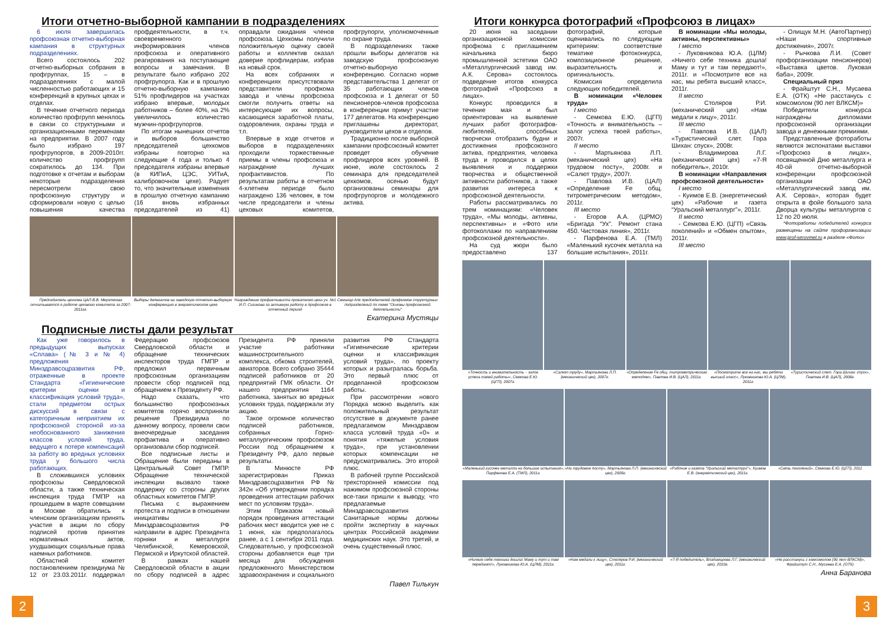Итоги отчетно-выборной кампании в подразделениях
6 июля завершилась профсоюзная отчетно-выборная кампания в структурных подразделениях.
Всего состоялось 202 отчетно-выборных собрания в профгруппах, 15 – в подразделениях с малой численностью работающих и 15 конференций в крупных цехах и отделах.
В течение отчетного периода количество профгрупп менялось в связи со структурными и организационными переменами на предприятии. В 2007 году было избрано 197 профгрупоргов, в 2009-2010гг. количество профгрупп сократилось до 134. При подготовке к отчетам и выборам некоторые подразделения пересмотрели свою профсоюзную структуру и сформировали новую с целью повышения качества профдеятельности, в т.ч. своевременного информирования членов профсоюза и оперативного реагирования на поступающие вопросы и замечания. В результате было избрано 202 профгрупорга. Как и в прошлую отчетно-выборную кампанию 51% профлидеров на участках избрано впервые, молодых работников – более 40%, на 2% увеличилось количество мужчин-профгрупоргов.
По итогам нынешних отчетов и выборов большинство председателей цехкомов избраны повторно на следующие 4 года и только 4 председателя избраны впервые (в КИПиА, ЦЭС, УИТиА, калибровочном цехе). Радует то, что значительные изменения в прошлую отчетную кампанию (16 вновь избранных председателей из 41) оправдали ожидания членов профсоюза. Цехкомы получили положительную оценку своей работы и коллектив оказал доверие профлидерам, избрав на новый срок.
На всех собраниях и конференциях присутствовали представители профкома завода и члены профсоюза смогли получить ответы на интересующие их вопросы, касающиеся заработной платы, оздоровления, охраны труда и т.п.
Впервые в ходе отчетов и выборов в подразделениях проходили торжественные приемы в члены профсоюза и награждение лучших профактивистов. По результатам работы в отчетном 4-хлетнем периоде было награждено 136 человек, в том числе председатели и члены цеховых комитетов, профгрупорги, уполномоченные по охране труда.
В подразделениях также прошли выборы делегатов на заводскую профсоюзную отчетно-выборную конференцию. Согласно норме представительства 1 делегат от 35 работающих членов профсоюза и 1 делегат от 50 пенсионеров-членов профсоюза в конференции примут участие 177 делегатов. На конференцию приглашены директорат, руководители цехов и отделов.
Традиционно после выборной кампании профсоюзный комитет проведет обучение профлидеров всех уровней. В июне, июле состоялось 2 семинара для председателей цехкомов, осенью будут организованы семинары для профгрупоргов и молодежного актива.
Председатель цехкома ЦАЛ В.В. Мерзлякова отчитывается о работе цехового комитета за 2007-2011гг.
Выборы делегатов на заводскую отчетно-выборную конференцию в энергетическом цехе
Награждение профактивиста прокатного цеха уч. №1 И.П. Сизикова за активную работу в профсоюзе в отчетный период
Семинар для председателей профкомов структурных подразделений по теме "Основы профсоюзной деятельности"
Екатерина Мустяцы
Подписные листы дали результат
Как уже говорилось в предыдущих выпусках «Сплава» (№ 3 и № 4) предложения Минздравсоцразвития РФ, отраженные в проекте Стандарта «Гигиенические критерии оценки и классификация условий труда», стали предметом острых дискуссий в связи с категоричным неприятием их профсоюзной стороной из-за необоснованного занижения классов условий труда, ведущего к потере компенсаций за работу во вредных условиях труда у большого числа работающих.
В сложившихся условиях профсоюзы Свердловской области, а также техническая инспекция труда ГМПР на прошедшем в марте совещании в Москве обратились к членским организациям принять участие в акции по сбору подписей против принятия нормативных актов, ухудшающих социальные права наемных работников.
Областной комитет постановлением президиума № 12 от 23.03.2011г. поддержал Федерацию профсоюзов Свердловской области и обращение технических инспекторов труда ГМПР и предложил первичным профсоюзным организациям провести сбор подписей под обращением к Президенту РФ.
Надо сказать, что большинство профсоюзных комитетов горячо восприняли решение Президиума по данному вопросу, провели свои внеочередные заседания профактива и оперативно организовали сбор подписей.
Все подписные листы и Обращение были переданы в Центральный Совет ГМПР. Обращение технической инспекции вызвало также поддержку со стороны других областных комитетов ГМПР.
Письма с выражением протеста и подписи в отношении инициативы Минздравсоцразвития РФ направили в адрес Президента горняки и металлурги Челябинской, Кемеровской, Пермской и Иркутской областей.
В рамках нашей Свердловской области в акции по сбору подписей в адрес Президента РФ приняли участие работники машиностроительного комплекса, обкома строителей, авиаторов. Всего собрано 35444 подписей работников от 20 предприятий ГМК области. От нашего предприятия 1164 работника, занятых во вредных условиях труда, поддержали эту акцию.
Такое огромное количество подписей работников, собранных Горно-металлургическим профсоюзом России под обращением к Президенту РФ, дало первые результаты.
В Минюсте РФ зарегистрирован Приказ Минздравсоцразвития РФ № 342н «Об утверждении порядка проведения аттестации рабочих мест по условиям труда».
Этим Приказом новый порядок проведения аттестации рабочих мест вводится уже не с 1 июня, как предполагалось ранее, а с 1 сентября 2011 года. Следовательно, у профсоюзной стороны добавляется еще три месяца для обсуждения предложенного Министерством здравоохранения и социального развития РФ Стандарта «Гигиенические критерии оценки и классификация условий труда», по проекту которых и разыгралась борьба. Это первый плюс от проделанной профсоюзом работы.
При рассмотрении нового Порядка можно выделить как положительный результат отсутствие в документе ранее предлагаемом Минздравом класса условий труда «0» и понятия «тяжелые условия труда», при установлении которых компенсации не предусматривались. Это второй плюс.
В рабочей группе Российской трехсторонней комиссии под нажимом профсоюзной стороны все-таки пришли к выводу, что предлагаемые Минздравсоцразвития Санитарные нормы должны пройти экспертизу в научных центрах Российской академии медицинских наук. Это третий, и очень существенный плюс.
Павел Тилькун
Итоги конкурса фотографий «Профсоюз в лицах»
20 июня на заседании организационной комиссии профкома с приглашением начальника бюро промышленной эстетики ОАО «Металлургический завод им. А.К. Серова» состоялось подведение итогов конкурса фотографий «Профсоюз в лицах».
Конкурс проводился в течение мая и был ориентирован на выявление лучших работ фотографов-любителей, способных творчески отобразить будни и достижения профсоюзного актива, предприятия, человека труда и проводился в целях выявления и поддержки творчества и общественной активности работников, а также развития интереса к профсоюзной деятельности.
Работы рассматривались по трем номинациям: «Человек труда», «Мы молоды, активны, перспективны» и «Фото или фотоколлажи по направлениям профсоюзной деятельности».
На суд жюри было предоставлено 137 фотографий, которые оценивались по следующим критериям: соответствие тематике фотоконкурса, композиционное решение, выразительность и оригинальность.
Комиссия определила следующих победителей.
В номинации «Человек труда»
I место
- Семкова Е.Ю. (ЦГП) «Точность и внимательность – залог успеха твоей работы», 2007г.
II место
- Мартьянова Л.П. (механический цех) «На трудовом посту», 2008г. и «Салют труду», 2007г.
- Павлова И.В. (ЦАЛ) «Определение Fe общ. титрометрическим методом», 2011г.
III место
- Егоров А.А. (ЦРМО) «Бригада “Ух”. Ремонт стана 450. Чистовая линия», 2011г.
- Парфенова Е.А. (ТМЛ) «Маленький кусочек металла на большие испытания», 2011г.
В номинации «Мы молоды, активны, перспективны»
I место
- Луковникова Ю.А. (ЦЛМ) «Ничего себе техника дошла! Маму и тут и там передают!», 2011г. и «Посмотрите все на нас, мы ребята высший класс», 2011г.
II место
- Столяров Р.И. (механический цех) «Нам медали к лицу», 2011г.
III место
- Павлова И.В. (ЦАЛ) «Туристический слет. Гора Шихан: спуск», 2008г.
- Владимирова Л.Г. (механический цех) «7-Я победитель», 2010г.
В номинации «Направления профсоюзной деятельности»
I место
- Куимов Е.В. (энергетический цех) «Рабочие и газета “Уральский металлург”», 2011г.
II место
- Семкова Е.Ю. (ЦГП) «Связь поколений» и «Обмен опытом», 2011г.
III место
- Олищук М.Н. (АвтоПартнер) «Наши спортивные достижения», 2007г.
- Рычкова Л.И. (Совет профорганизации пенсионеров) «Выставка цветов. Луковая баба», 2009г.
Специальный приз
- Фрайштут С.Н., Мусаева Е.А. (ОТК) «Не расстанусь с комсомолом (90 лет ВЛКСМ)»
Победители конкурса награждены дипломами профсоюзной организации завода и денежными премиями.
Представленные фотоработы являются экспонатами выставки «Профсоюз в лицах», посвященной Дню металлурга и 40-ой отчетно-выборной конференции профсоюзной организации ОАО «Металлургический завод им. А.К. Серова», которая будет открыта в фойе большого зала Дворца культуры металлургов с 12 по 20 июля.
*Фоторaботы победителей конкурса размещены на сайте профорганизации www.prof-serovmet.ru в разделе «Фото»
«Точность и внимательность – залог успеха твоей работы», Семкова Е.Ю. (ЦГП), 2007г.
«Салют труду», Мартьянова Л.П. (механический цех), 2007г.
«Определение Fe общ. титрометрическим методом», Павлова И.В. (ЦАЛ), 2011г.
«Посмотрите все на нас, мы ребята высший класс», Луковникова Ю.А. (ЦЛМ), 2011г.
«Туристический слет. Гора Шихан: спуск», Павлова И.В. (ЦАЛ), 2008г.
«Маленький кусочек металла на большие испытания», Парфенова Е.А. (ТМЛ), 2011г.
«На трудовом посту», Мартьянова Л.П. (механический цех), 2008г.
«Рабочие и газета "Уральский металлург"», Куимов Е.В. (энергетический цех), 2011г.
«Связь поколений», Семкова Е.Ю. (ЦГП), 2011
«Ничего себе техника дошла! Маму и тут и там передают!», Луковникова Ю.А. (ЦЛМ), 2011г.
«Нам медали к лицу», Столяров Р.И. (механический цех), 2011г.
«7-Я победитель», Владимирова Л.Г. (механический цех), 2010г.
«Не расстанусь с комсомолом (90 лет ВЛКСМ)», Фрайштут С.Н., Мусаева Е.А. (ОТК)
Анна Баранова
2 3